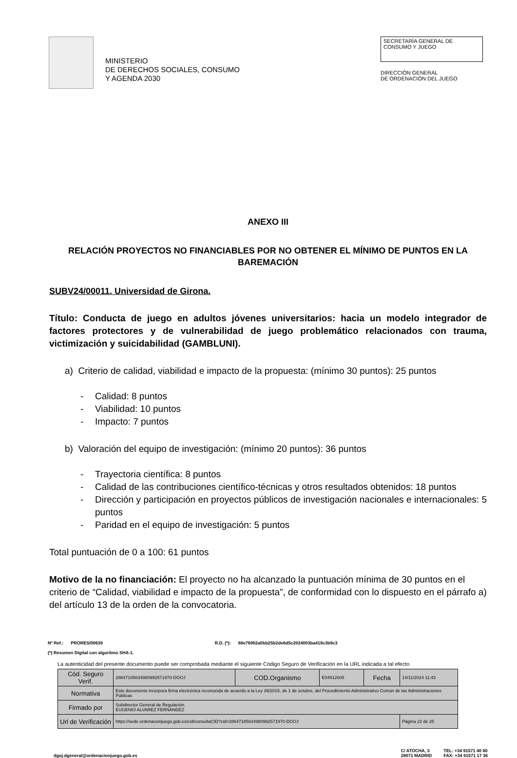MINISTERIO
DE DERECHOS SOCIALES, CONSUMO
Y AGENDA 2030
SECRETARÍA GENERAL DE
CONSUMO Y JUEGO
DIRECCIÓN GENERAL
DE ORDENACIÓN DEL JUEGO
ANEXO III
RELACIÓN PROYECTOS NO FINANCIABLES POR NO OBTENER EL MÍNIMO DE PUNTOS EN LA BAREMACIÓN
SUBV24/00011. Universidad de Girona.
Título: Conducta de juego en adultos jóvenes universitarios: hacia un modelo integrador de factores protectores y de vulnerabilidad de juego problemático relacionados con trauma, victimización y suicidabilidad (GAMBLUNI).
a) Criterio de calidad, viabilidad e impacto de la propuesta: (mínimo 30 puntos): 25 puntos
- Calidad: 8 puntos
- Viabilidad: 10 puntos
- Impacto: 7 puntos
b) Valoración del equipo de investigación: (mínimo 20 puntos): 36 puntos
- Trayectoria científica: 8 puntos
- Calidad de las contribuciones científico-técnicas y otros resultados obtenidos: 18 puntos
- Dirección y participación en proyectos públicos de investigación nacionales e internacionales: 5 puntos
- Paridad en el equipo de investigación: 5 puntos
Total puntuación de 0 a 100: 61 puntos
Motivo de la no financiación: El proyecto no ha alcanzado la puntuación mínima de 30 puntos en el criterio de “Calidad, viabilidad e impacto de la propuesta”, de conformidad con lo dispuesto en el párrafo a) del artículo 13 de la orden de la convocatoria.
Nº Ref.: PRORES/00639 R.D. (*): 88e76902a0bb25b2de6d5c2024003ba419c3b9c3
(*) Resumen Digital con algoritmo SHA-1.
La autenticidad del presente documento puede ser comprobada mediante el siguiente Código Seguro de Verificación en la URL indicada a tal efecto
| Cód. Seguro Verif. | 28647185634980992571970-DGOJ | COD.Organismo | E04912605 | Fecha | 14/11/2024 11:43 |
| Normativa | Este documento incorpora firma electrónica reconocida de acuerdo a la Ley 39/2015, de 1 de octubre, del Procedimiento Administrativo Común de las Administraciones Públicas | | | | |
| Firmado por | Subdirector General de Regulación. EUGENIO ALVAREZ FERNÁNDEZ | | | | |
| Url de Verificación | https://sede.ordenacionjuego.gob.es/cid/consultaCID?cid=28647185634980992571970-DGOJ | | | | Página 22 de 25 |
dgoj.dgeneral@ordenacionjuego.gob.es
C/ ATOCHA, 3
28071 MADRID
TEL: +34 91571 40 80
FAX: +34 91571 17 36